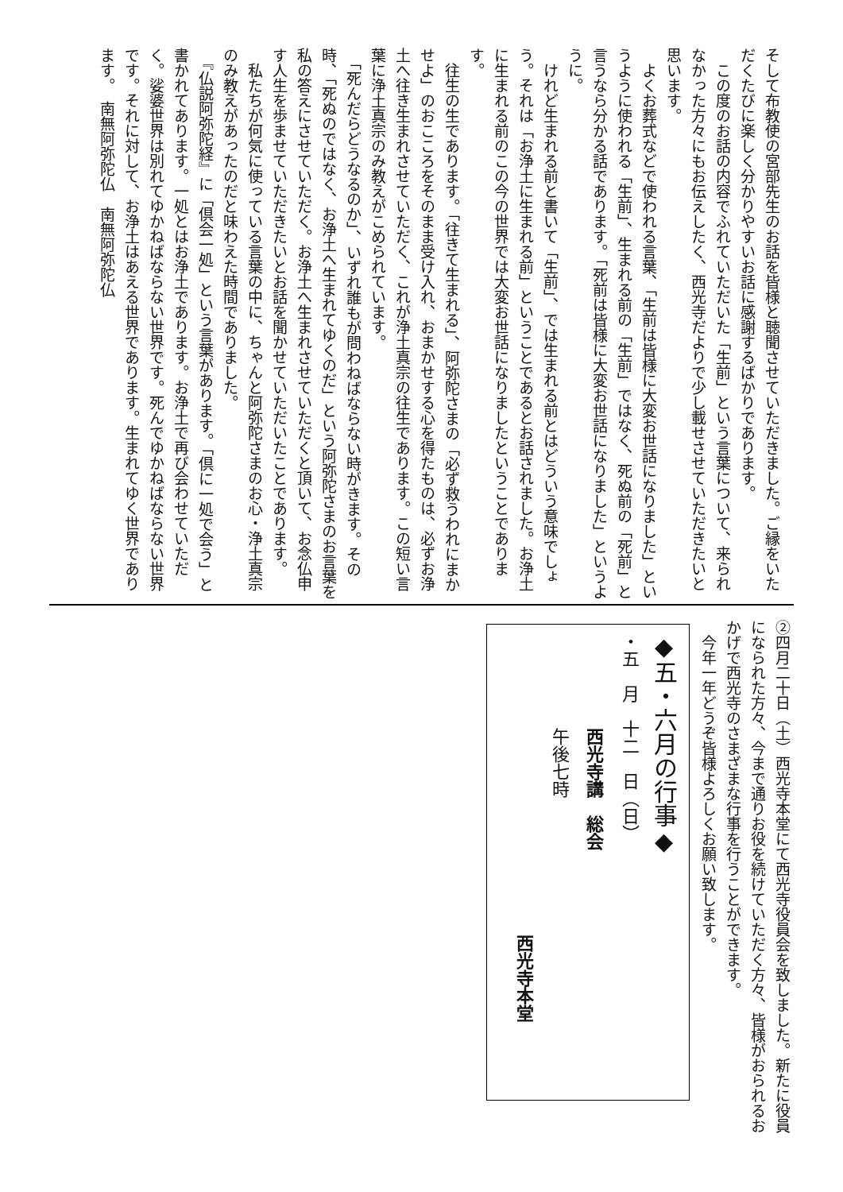そして布教使の宮部先生のお話を皆様と聴聞させていただきました。ご縁をいただくたびに楽しく分かりやすいお話に感謝するばかりであります。
　この度のお話の内容でふれていただいた「生前」という言葉について、来られなかった方々にもお伝えしたく、西光寺だよりで少し載せさせていただきたいと思います。
　よくお葬式などで使われる言葉、「生前は皆様に大変お世話になりました」というように使われる「生前」、生まれる前の「生前」ではなく、死ぬ前の「死前」と言うなら分かる話であります。「死前は皆様に大変お世話になりました」というように。
　けれど生まれる前と書いて「生前」、では生まれる前とはどういう意味でしょう。それは「お浄土に生まれる前」ということであるとお話されました。お浄土に生まれる前のこの今の世界では大変お世話になりましたということであります。
　往生の生であります。「往きて生まれる」、阿弥陀さまの「必ず救うわれにまかせよ」のおこころをそのまま受け入れ、おまかせする心を得たものは、必ずお浄土へ往き生まれさせていただく、これが浄土真宗の往生であります。この短い言葉に浄土真宗のみ教えがこめられています。
　「死んだらどうなるのか」、いずれ誰もが問わねばならない時がきます。その時、「死ぬのではなく、お浄土へ生まれてゆくのだ」という阿弥陀さまのお言葉を私の答えにさせていただく。お浄土へ生まれさせていただくと頂いて、お念仏申す人生を歩ませていただきたいとお話を聞かせていただいたことであります。
　私たちが何気に使っている言葉の中に、ちゃんと阿弥陀さまのお心・浄土真宗のみ教えがあったのだと味わえた時間でありました。
　『仏説阿弥陀経』に「倶会一処」という言葉があります。「倶に一処で会う」と書かれてあります。一処とはお浄土であります。お浄土で再び会わせていただく。娑婆世界は別れてゆかねばならない世界です。死んでゆかねばならない世界です。それに対して、お浄土はあえる世界であります。生まれてゆく世界であります。　南無阿弥陀仏　南無阿弥陀仏
②四月二十日（土）西光寺本堂にて西光寺役員会を致しました。新たに役員になられた方々、今まで通りお役を続けていただく方々、皆様がおられるおかげで西光寺のさまざまな行事を行うことができます。
　今年一年どうぞ皆様よろしくお願い致します。
◆五・六月の行事◆
・五　月　十二　日（日）
西光寺講　総会
午後七時
西光寺本堂